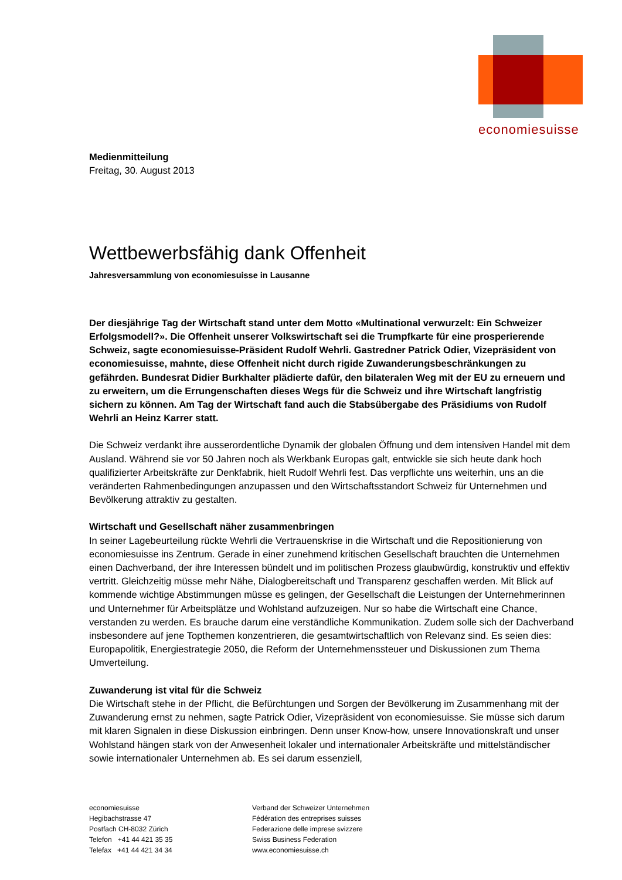economiesuisse
Medienmitteilung
Freitag, 30. August 2013
Wettbewerbsfähig dank Offenheit
Jahresversammlung von economiesuisse in Lausanne
Der diesjährige Tag der Wirtschaft stand unter dem Motto «Multinational verwurzelt: Ein Schweizer Erfolgsmodell?». Die Offenheit unserer Volkswirtschaft sei die Trumpfkarte für eine prosperierende Schweiz, sagte economiesuisse-Präsident Rudolf Wehrli. Gastredner Patrick Odier, Vizepräsident von economiesuisse, mahnte, diese Offenheit nicht durch rigide Zuwanderungsbeschränkungen zu gefährden. Bundesrat Didier Burkhalter plädierte dafür, den bilateralen Weg mit der EU zu erneuern und zu erweitern, um die Errungenschaften dieses Wegs für die Schweiz und ihre Wirtschaft langfristig sichern zu können. Am Tag der Wirtschaft fand auch die Stabsübergabe des Präsidiums von Rudolf Wehrli an Heinz Karrer statt.
Die Schweiz verdankt ihre ausserordentliche Dynamik der globalen Öffnung und dem intensiven Handel mit dem Ausland. Während sie vor 50 Jahren noch als Werkbank Europas galt, entwickle sie sich heute dank hoch qualifizierter Arbeitskräfte zur Denkfabrik, hielt Rudolf Wehrli fest. Das verpflichte uns weiterhin, uns an die veränderten Rahmenbedingungen anzupassen und den Wirtschaftsstandort Schweiz für Unternehmen und Bevölkerung attraktiv zu gestalten.
Wirtschaft und Gesellschaft näher zusammenbringen
In seiner Lagebeurteilung rückte Wehrli die Vertrauenskrise in die Wirtschaft und die Repositionierung von economiesuisse ins Zentrum. Gerade in einer zunehmend kritischen Gesellschaft brauchten die Unternehmen einen Dachverband, der ihre Interessen bündelt und im politischen Prozess glaubwürdig, konstruktiv und effektiv vertritt. Gleichzeitig müsse mehr Nähe, Dialogbereitschaft und Transparenz geschaffen werden. Mit Blick auf kommende wichtige Abstimmungen müsse es gelingen, der Gesellschaft die Leistungen der Unternehmerinnen und Unternehmer für Arbeitsplätze und Wohlstand aufzuzeigen. Nur so habe die Wirtschaft eine Chance, verstanden zu werden. Es brauche darum eine verständliche Kommunikation. Zudem solle sich der Dachverband insbesondere auf jene Topthemen konzentrieren, die gesamtwirtschaftlich von Relevanz sind. Es seien dies: Europapolitik, Energiestrategie 2050, die Reform der Unternehmenssteuer und Diskussionen zum Thema Umverteilung.
Zuwanderung ist vital für die Schweiz
Die Wirtschaft stehe in der Pflicht, die Befürchtungen und Sorgen der Bevölkerung im Zusammenhang mit der Zuwanderung ernst zu nehmen, sagte Patrick Odier, Vizepräsident von economiesuisse. Sie müsse sich darum mit klaren Signalen in diese Diskussion einbringen. Denn unser Know-how, unsere Innovationskraft und unser Wohlstand hängen stark von der Anwesenheit lokaler und internationaler Arbeitskräfte und mittelständischer sowie internationaler Unternehmen ab. Es sei darum essenziell,
economiesuisse
Hegibachstrasse 47
Postfach CH-8032 Zürich
Telefon +41 44 421 35 35
Telefax +41 44 421 34 34
Verband der Schweizer Unternehmen
Fédération des entreprises suisses
Federazione delle imprese svizzere
Swiss Business Federation
www.economiesuisse.ch